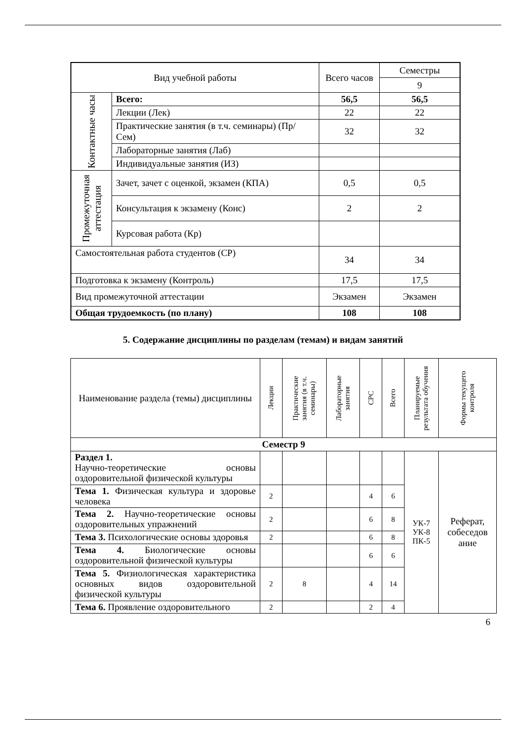| Вид учебной работы | | Всего часов | Семестры |
| | | | 9 |
| Контактные часы | Всего: | 56,5 | 56,5 |
| | Лекции (Лек) | 22 | 22 |
| | Практические занятия (в т.ч. семинары) (Пр/Сем) | 32 | 32 |
| | Лабораторные занятия (Лаб) | | |
| | Индивидуальные занятия (ИЗ) | | |
| Промежуточная аттестация | Зачет, зачет с оценкой, экзамен (КПА) | 0,5 | 0,5 |
| | Консультация к экзамену (Конс) | 2 | 2 |
| | Курсовая работа (Кр) | | |
| Самостоятельная работа студентов (СР) | | 34 | 34 |
| Подготовка к экзамену (Контроль) | | 17,5 | 17,5 |
| Вид промежуточной аттестации | | Экзамен | Экзамен |
| Общая трудоемкость (по плану) | | 108 | 108 |
5. Содержание дисциплины по разделам (темам) и видам занятий
| Наименование раздела (темы) дисциплины | Лекции | Практические занятия (в т.ч. семинары) | Лабораторные занятия | СРС | Всего | Планируемые результата обучения | Формы текущего контроля | |
| Семестр 9 | | | | | | | | |
| Раздел 1. Научно-теоретические основы оздоровительной физической культуры | | | | | | УК-7 УК-8 ПК-5 | | Реферат, собеседов ание |
| Тема 1. Физическая культура и здоровье человека | 2 | | | 4 | 6 | | | |
| Тема 2. Научно-теоретические основы оздоровительных упражнений | 2 | | | 6 | 8 | | | |
| Тема 3. Психологические основы здоровья | 2 | | | 6 | 8 | | | |
| Тема 4. Биологические основы оздоровительной физической культуры | | | | 6 | 6 | | | |
| Тема 5. Физиологическая характеристика основных видов оздоровительной физической культуры | 2 | 8 | | 4 | 14 | | | |
| Тема 6. Проявление оздоровительного | 2 | | | 2 | 4 | | | |
6